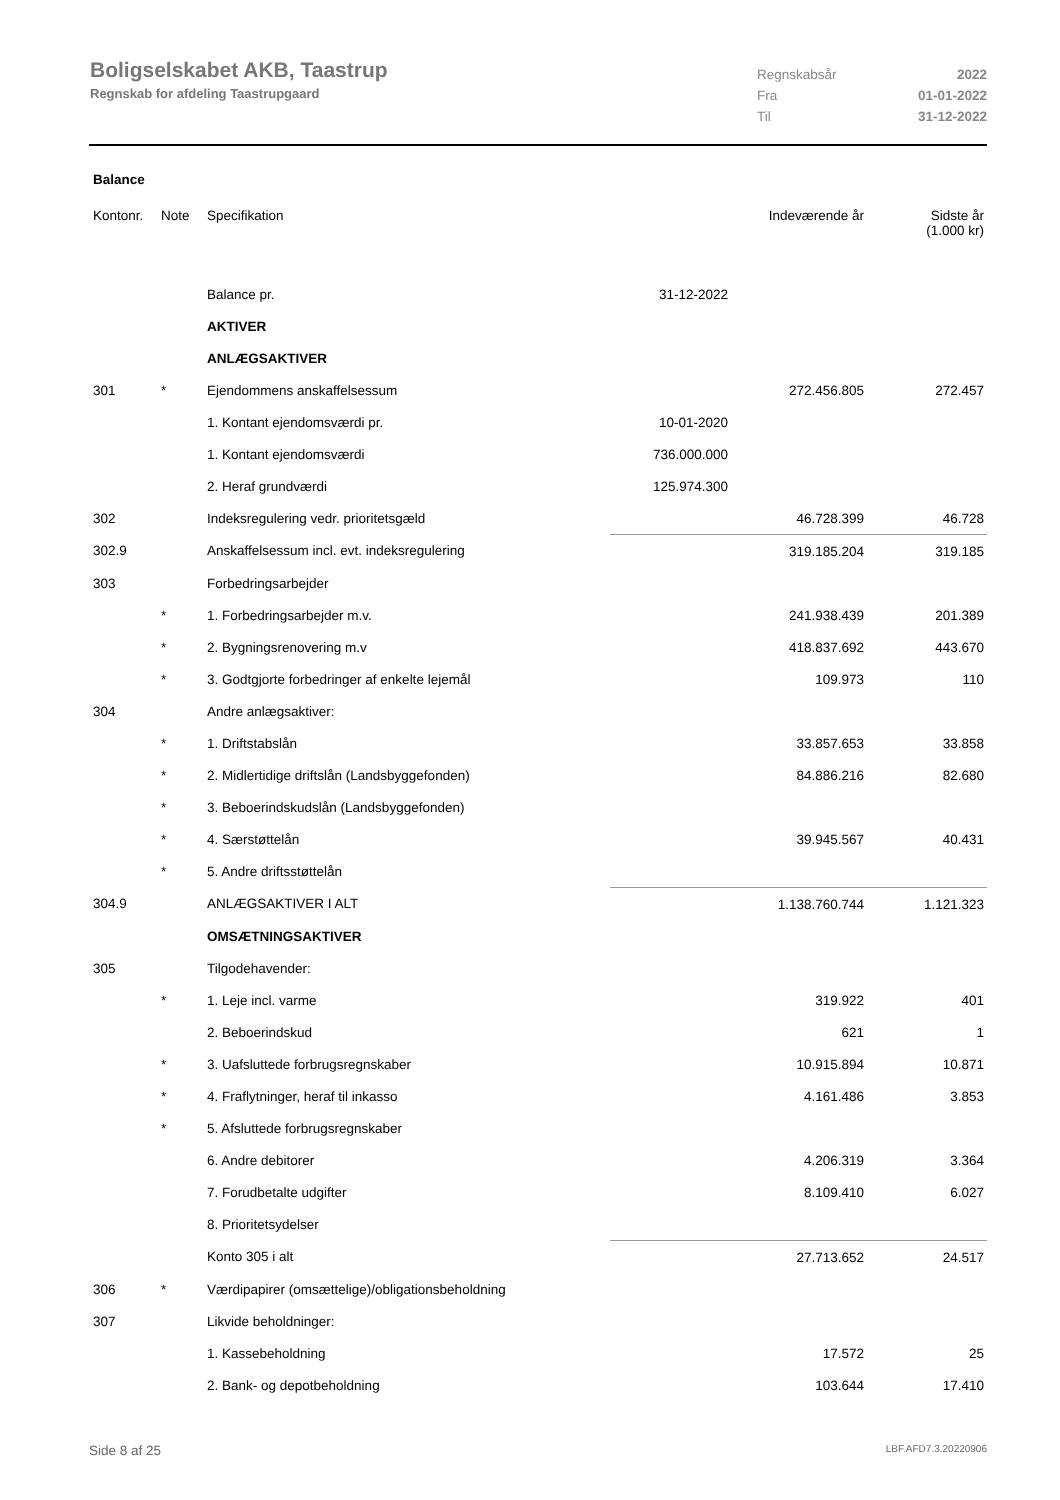Boligselskabet AKB, Taastrup
Regnskab for afdeling Taastrupgaard
| Regnskabsår | 2022 |
| Fra | 01-01-2022 |
| Til | 31-12-2022 |
Balance
| Kontonr. | Note | Specifikation | | Indeværende år | Sidste år (1.000 kr) |
| --- | --- | --- | --- | --- | --- |
| | | Balance pr. | 31-12-2022 | | |
| | | AKTIVER | | | |
| | | ANLÆGSAKTIVER | | | |
| 301 | * | Ejendommens anskaffelsessum | | 272.456.805 | 272.457 |
| | | 1. Kontant ejendomsværdi pr. | 10-01-2020 | | |
| | | 1. Kontant ejendomsværdi | 736.000.000 | | |
| | | 2. Heraf grundværdi | 125.974.300 | | |
| 302 | | Indeksregulering vedr. prioritetsgæld | | 46.728.399 | 46.728 |
| 302.9 | | Anskaffelsessum incl. evt. indeksregulering | | 319.185.204 | 319.185 |
| 303 | | Forbedringsarbejder | | | |
| | * | 1. Forbedringsarbejder m.v. | | 241.938.439 | 201.389 |
| | * | 2. Bygningsrenovering m.v | | 418.837.692 | 443.670 |
| | * | 3. Godtgjorte forbedringer af enkelte lejemål | | 109.973 | 110 |
| 304 | | Andre anlægsaktiver: | | | |
| | * | 1. Driftstabslån | | 33.857.653 | 33.858 |
| | * | 2. Midlertidige driftslån (Landsbyggefonden) | | 84.886.216 | 82.680 |
| | * | 3. Beboerindskudslån (Landsbyggefonden) | | | |
| | * | 4. Særstøttelån | | 39.945.567 | 40.431 |
| | * | 5. Andre driftsstøttelån | | | |
| 304.9 | | ANLÆGSAKTIVER I ALT | | 1.138.760.744 | 1.121.323 |
| | | OMSÆTNINGSAKTIVER | | | |
| 305 | | Tilgodehavender: | | | |
| | * | 1. Leje incl. varme | | 319.922 | 401 |
| | | 2. Beboerindskud | | 621 | 1 |
| | * | 3. Uafsluttede forbrugsregnskaber | | 10.915.894 | 10.871 |
| | * | 4. Fraflytninger, heraf til inkasso | | 4.161.486 | 3.853 |
| | * | 5. Afsluttede forbrugsregnskaber | | | |
| | | 6. Andre debitorer | | 4.206.319 | 3.364 |
| | | 7. Forudbetalte udgifter | | 8.109.410 | 6.027 |
| | | 8. Prioritetsydelser | | | |
| | | Konto 305 i alt | | 27.713.652 | 24.517 |
| 306 | * | Værdipapirer (omsættelige)/obligationsbeholdning | | | |
| 307 | | Likvide beholdninger: | | | |
| | | 1. Kassebeholdning | | 17.572 | 25 |
| | | 2. Bank- og depotbeholdning | | 103.644 | 17.410 |
Side 8 af 25 LBF.AFD7.3.20220906